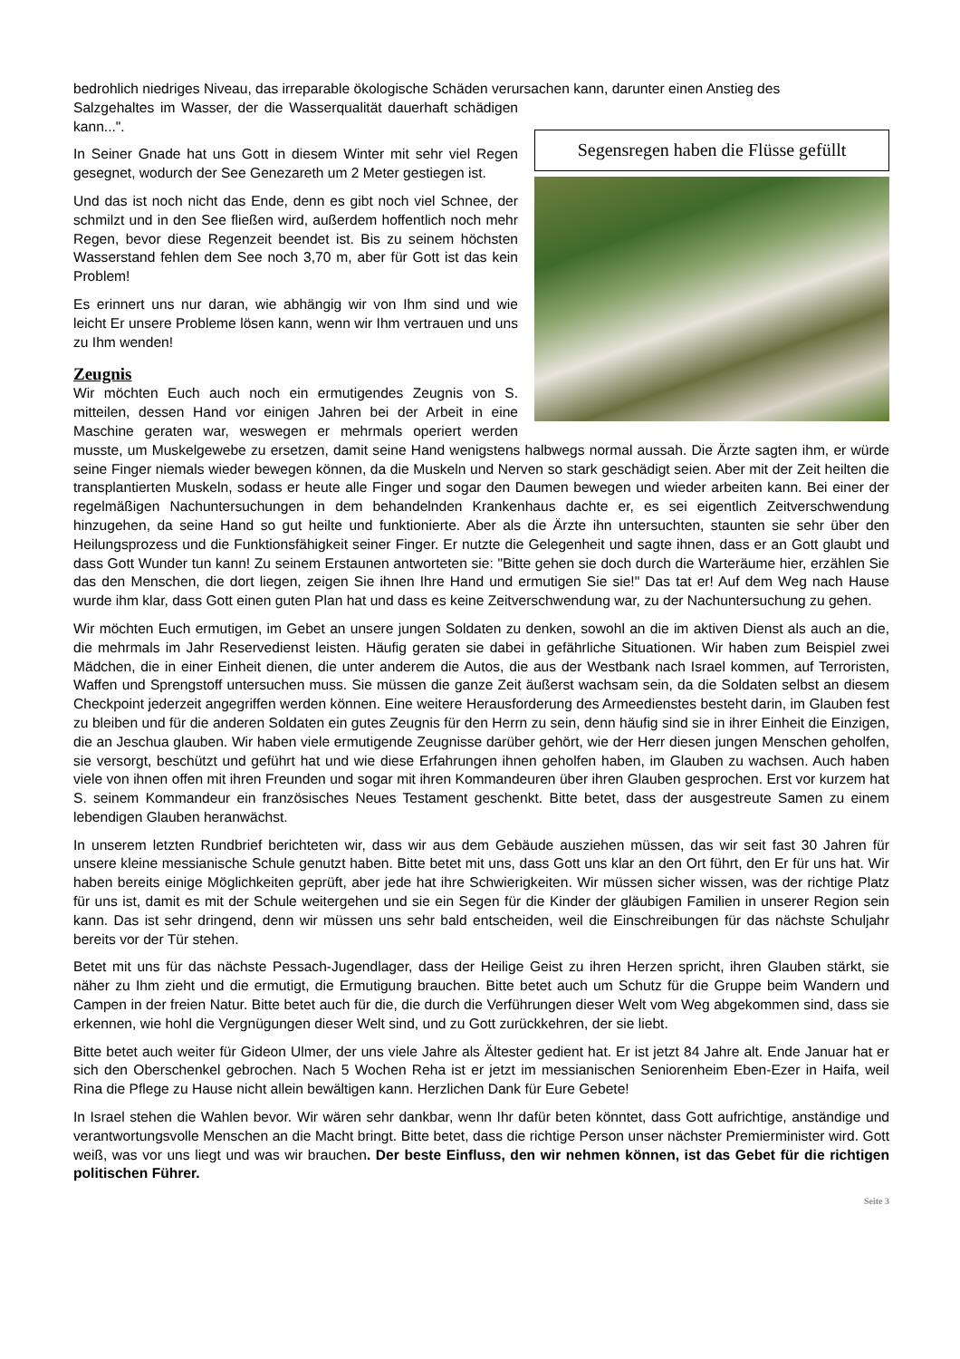bedrohlich niedriges Niveau, das irreparable ökologische Schäden verursachen kann, darunter einen Anstieg des
Segensregen haben die Flüsse gefüllt
Salzgehaltes im Wasser, der die Wasserqualität dauerhaft schädigen kann...".
In Seiner Gnade hat uns Gott in diesem Winter mit sehr viel Regen gesegnet, wodurch der See Genezareth um 2 Meter gestiegen ist.
Und das ist noch nicht das Ende, denn es gibt noch viel Schnee, der schmilzt und in den See fließen wird, außerdem hoffentlich noch mehr Regen, bevor diese Regenzeit beendet ist. Bis zu seinem höchsten Wasserstand fehlen dem See noch 3,70 m, aber für Gott ist das kein Problem!
Es erinnert uns nur daran, wie abhängig wir von Ihm sind und wie leicht Er unsere Probleme lösen kann, wenn wir Ihm vertrauen und uns zu Ihm wenden!
Zeugnis
Wir möchten Euch auch noch ein ermutigendes Zeugnis von S. mitteilen, dessen Hand vor einigen Jahren bei der Arbeit in eine Maschine geraten war, weswegen er mehrmals operiert werden musste, um Muskelgewebe zu ersetzen, damit seine Hand wenigstens halbwegs normal aussah. Die Ärzte sagten ihm, er würde seine Finger niemals wieder bewegen können, da die Muskeln und Nerven so stark geschädigt seien. Aber mit der Zeit heilten die transplantierten Muskeln, sodass er heute alle Finger und sogar den Daumen bewegen und wieder arbeiten kann. Bei einer der regelmäßigen Nachuntersuchungen in dem behandelnden Krankenhaus dachte er, es sei eigentlich Zeitverschwendung hinzugehen, da seine Hand so gut heilte und funktionierte. Aber als die Ärzte ihn untersuchten, staunten sie sehr über den Heilungsprozess und die Funktionsfähigkeit seiner Finger. Er nutzte die Gelegenheit und sagte ihnen, dass er an Gott glaubt und dass Gott Wunder tun kann! Zu seinem Erstaunen antworteten sie: "Bitte gehen sie doch durch die Warteräume hier, erzählen Sie das den Menschen, die dort liegen, zeigen Sie ihnen Ihre Hand und ermutigen Sie sie!" Das tat er! Auf dem Weg nach Hause wurde ihm klar, dass Gott einen guten Plan hat und dass es keine Zeitverschwendung war, zu der Nachuntersuchung zu gehen.
Wir möchten Euch ermutigen, im Gebet an unsere jungen Soldaten zu denken, sowohl an die im aktiven Dienst als auch an die, die mehrmals im Jahr Reservedienst leisten. Häufig geraten sie dabei in gefährliche Situationen. Wir haben zum Beispiel zwei Mädchen, die in einer Einheit dienen, die unter anderem die Autos, die aus der Westbank nach Israel kommen, auf Terroristen, Waffen und Sprengstoff untersuchen muss. Sie müssen die ganze Zeit äußerst wachsam sein, da die Soldaten selbst an diesem Checkpoint jederzeit angegriffen werden können. Eine weitere Herausforderung des Armeedienstes besteht darin, im Glauben fest zu bleiben und für die anderen Soldaten ein gutes Zeugnis für den Herrn zu sein, denn häufig sind sie in ihrer Einheit die Einzigen, die an Jeschua glauben. Wir haben viele ermutigende Zeugnisse darüber gehört, wie der Herr diesen jungen Menschen geholfen, sie versorgt, beschützt und geführt hat und wie diese Erfahrungen ihnen geholfen haben, im Glauben zu wachsen. Auch haben viele von ihnen offen mit ihren Freunden und sogar mit ihren Kommandeuren über ihren Glauben gesprochen. Erst vor kurzem hat S. seinem Kommandeur ein französisches Neues Testament geschenkt. Bitte betet, dass der ausgestreute Samen zu einem lebendigen Glauben heranwächst.
In unserem letzten Rundbrief berichteten wir, dass wir aus dem Gebäude ausziehen müssen, das wir seit fast 30 Jahren für unsere kleine messianische Schule genutzt haben. Bitte betet mit uns, dass Gott uns klar an den Ort führt, den Er für uns hat. Wir haben bereits einige Möglichkeiten geprüft, aber jede hat ihre Schwierigkeiten. Wir müssen sicher wissen, was der richtige Platz für uns ist, damit es mit der Schule weitergehen und sie ein Segen für die Kinder der gläubigen Familien in unserer Region sein kann. Das ist sehr dringend, denn wir müssen uns sehr bald entscheiden, weil die Einschreibungen für das nächste Schuljahr bereits vor der Tür stehen.
Betet mit uns für das nächste Pessach-Jugendlager, dass der Heilige Geist zu ihren Herzen spricht, ihren Glauben stärkt, sie näher zu Ihm zieht und die ermutigt, die Ermutigung brauchen. Bitte betet auch um Schutz für die Gruppe beim Wandern und Campen in der freien Natur. Bitte betet auch für die, die durch die Verführungen dieser Welt vom Weg abgekommen sind, dass sie erkennen, wie hohl die Vergnügungen dieser Welt sind, und zu Gott zurückkehren, der sie liebt.
Bitte betet auch weiter für Gideon Ulmer, der uns viele Jahre als Ältester gedient hat. Er ist jetzt 84 Jahre alt. Ende Januar hat er sich den Oberschenkel gebrochen. Nach 5 Wochen Reha ist er jetzt im messianischen Seniorenheim Eben-Ezer in Haifa, weil Rina die Pflege zu Hause nicht allein bewältigen kann. Herzlichen Dank für Eure Gebete!
In Israel stehen die Wahlen bevor. Wir wären sehr dankbar, wenn Ihr dafür beten könntet, dass Gott aufrichtige, anständige und verantwortungsvolle Menschen an die Macht bringt. Bitte betet, dass die richtige Person unser nächster Premierminister wird. Gott weiß, was vor uns liegt und was wir brauchen. Der beste Einfluss, den wir nehmen können, ist das Gebet für die richtigen politischen Führer.
Seite 3